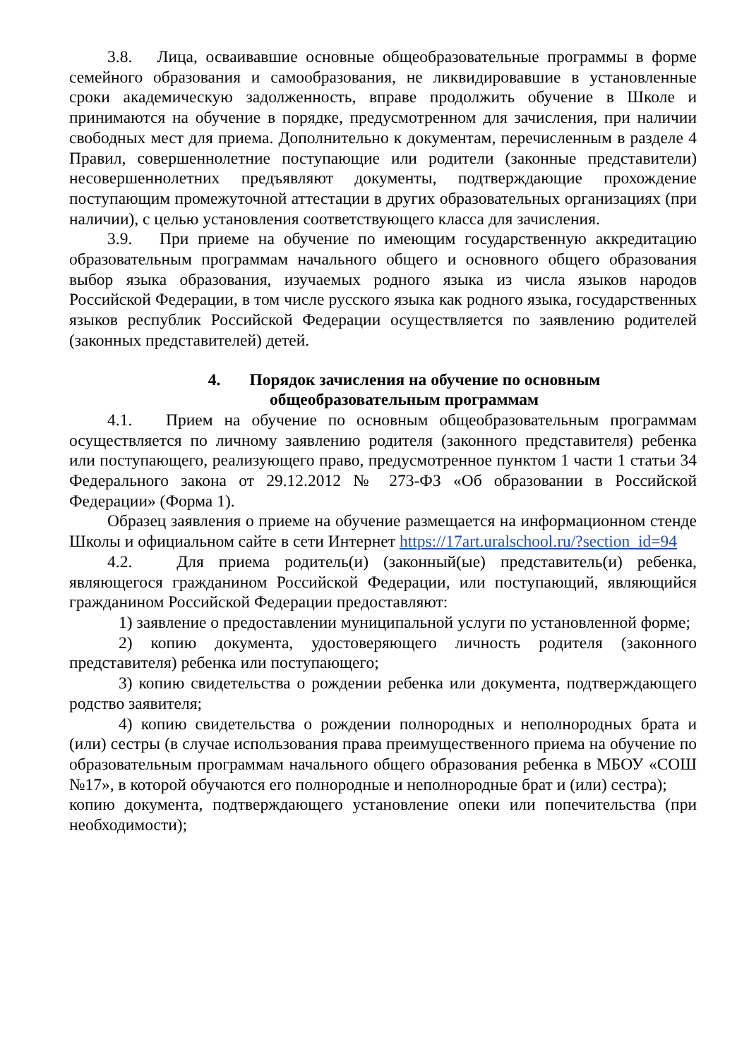3.8. Лица, осваивавшие основные общеобразовательные программы в форме семейного образования и самообразования, не ликвидировавшие в установленные сроки академическую задолженность, вправе продолжить обучение в Школе и принимаются на обучение в порядке, предусмотренном для зачисления, при наличии свободных мест для приема. Дополнительно к документам, перечисленным в разделе 4 Правил, совершеннолетние поступающие или родители (законные представители) несовершеннолетних предъявляют документы, подтверждающие прохождение поступающим промежуточной аттестации в других образовательных организациях (при наличии), с целью установления соответствующего класса для зачисления.
3.9. При приеме на обучение по имеющим государственную аккредитацию образовательным программам начального общего и основного общего образования выбор языка образования, изучаемых родного языка из числа языков народов Российской Федерации, в том числе русского языка как родного языка, государственных языков республик Российской Федерации осуществляется по заявлению родителей (законных представителей) детей.
4. Порядок зачисления на обучение по основным
общеобразовательным программам
4.1. Прием на обучение по основным общеобразовательным программам осуществляется по личному заявлению родителя (законного представителя) ребенка или поступающего, реализующего право, предусмотренное пунктом 1 части 1 статьи 34 Федерального закона от 29.12.2012 № 273-ФЗ «Об образовании в Российской Федерации» (Форма 1).
Образец заявления о приеме на обучение размещается на информационном стенде Школы и официальном сайте в сети Интернет https://17art.uralschool.ru/?section_id=94
4.2. Для приема родитель(и) (законный(ые) представитель(и) ребенка, являющегося гражданином Российской Федерации, или поступающий, являющийся гражданином Российской Федерации предоставляют:
1) заявление о предоставлении муниципальной услуги по установленной форме;
2) копию документа, удостоверяющего личность родителя (законного представителя) ребенка или поступающего;
3) копию свидетельства о рождении ребенка или документа, подтверждающего родство заявителя;
4) копию свидетельства о рождении полнородных и неполнородных брата и (или) сестры (в случае использования права преимущественного приема на обучение по образовательным программам начального общего образования ребенка в МБОУ «СОШ №17», в которой обучаются его полнородные и неполнородные брат и (или) сестра);
копию документа, подтверждающего установление опеки или попечительства (при необходимости);